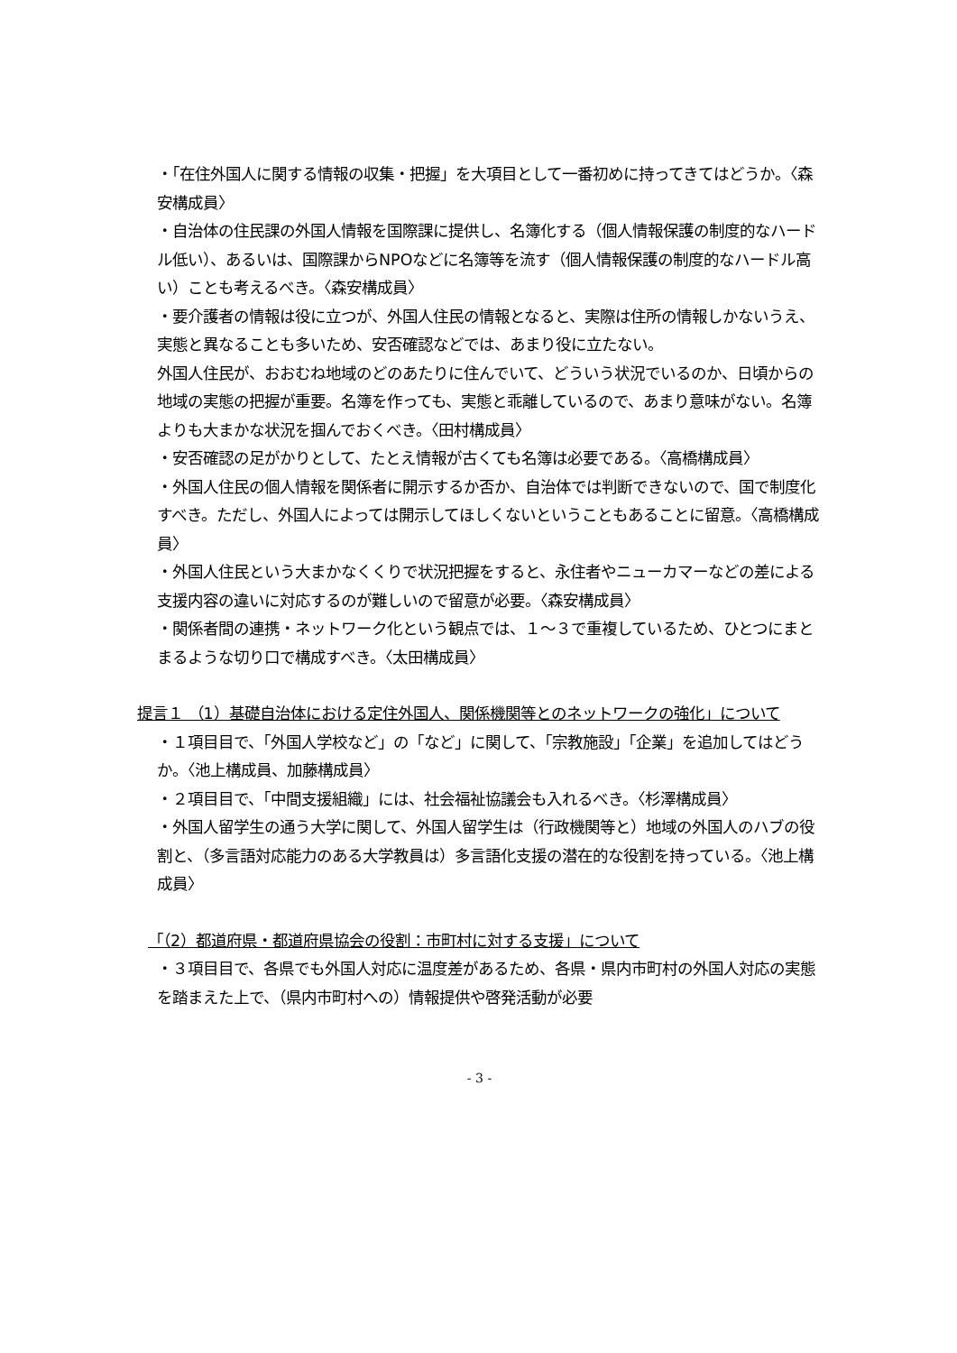・「在住外国人に関する情報の収集・把握」を大項目として一番初めに持ってきてはどうか。〈森安構成員〉
・自治体の住民課の外国人情報を国際課に提供し、名簿化する（個人情報保護の制度的なハードル低い）、あるいは、国際課からNPOなどに名簿等を流す（個人情報保護の制度的なハードル高い）ことも考えるべき。〈森安構成員〉
・要介護者の情報は役に立つが、外国人住民の情報となると、実際は住所の情報しかないうえ、実態と異なることも多いため、安否確認などでは、あまり役に立たない。
外国人住民が、おおむね地域のどのあたりに住んでいて、どういう状況でいるのか、日頃からの地域の実態の把握が重要。名簿を作っても、実態と乖離しているので、あまり意味がない。名簿よりも大まかな状況を掴んでおくべき。〈田村構成員〉
・安否確認の足がかりとして、たとえ情報が古くても名簿は必要である。〈高橋構成員〉
・外国人住民の個人情報を関係者に開示するか否か、自治体では判断できないので、国で制度化すべき。ただし、外国人によっては開示してほしくないということもあることに留意。〈高橋構成員〉
・外国人住民という大まかなくくりで状況把握をすると、永住者やニューカマーなどの差による支援内容の違いに対応するのが難しいので留意が必要。〈森安構成員〉
・関係者間の連携・ネットワーク化という観点では、１～３で重複しているため、ひとつにまとまるような切り口で構成すべき。〈太田構成員〉
提言１ （1）基礎自治体における定住外国人、関係機関等とのネットワークの強化」について
・１項目目で、「外国人学校など」の「など」に関して、「宗教施設」「企業」を追加してはどうか。〈池上構成員、加藤構成員〉
・２項目目で、「中間支援組織」には、社会福祉協議会も入れるべき。〈杉澤構成員〉
・外国人留学生の通う大学に関して、外国人留学生は（行政機関等と）地域の外国人のハブの役割と、（多言語対応能力のある大学教員は）多言語化支援の潜在的な役割を持っている。〈池上構成員〉
「（2）都道府県・都道府県協会の役割：市町村に対する支援」について
・３項目目で、各県でも外国人対応に温度差があるため、各県・県内市町村の外国人対応の実態を踏まえた上で、（県内市町村への）情報提供や啓発活動が必要
- 3 -